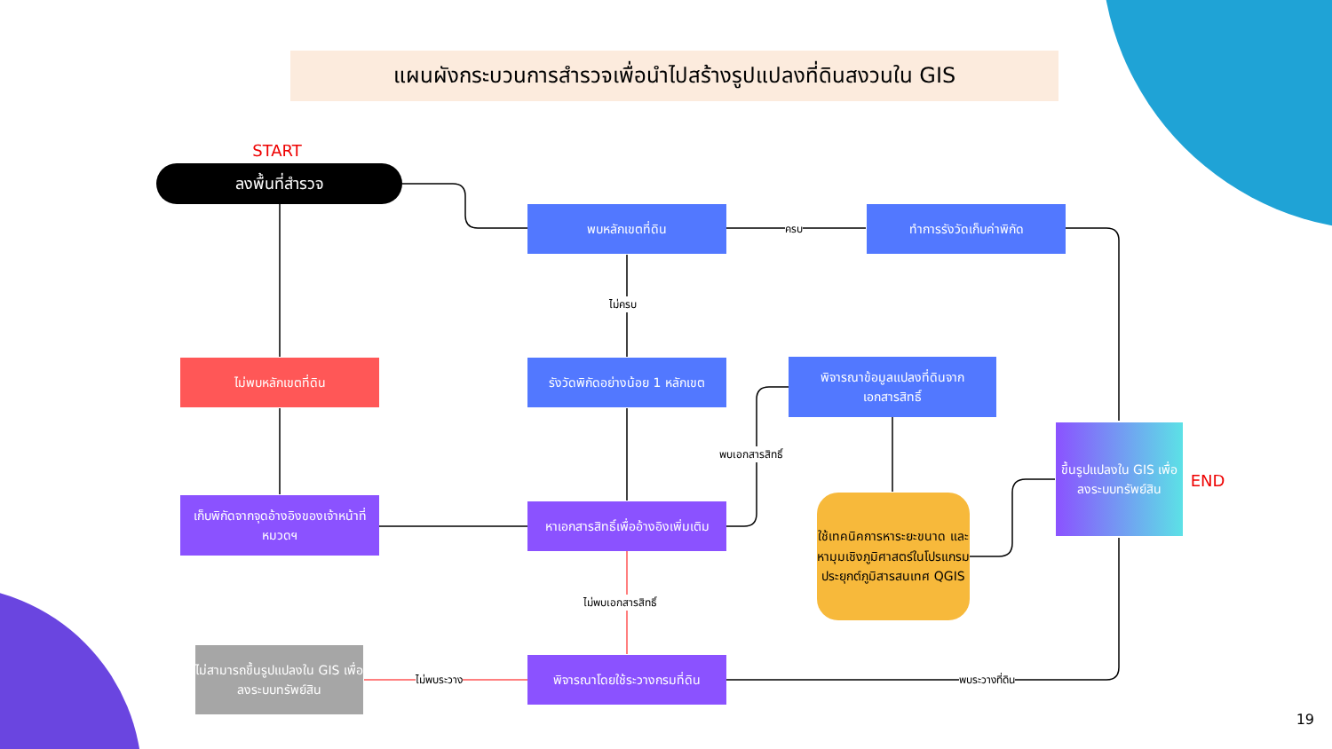แผนผังกระบวนการสำรวจเพื่อนำไปสร้างรูปแปลงที่ดินสงวนใน GIS
START
ลงพื้นที่สำรวจ
พบหลักเขตที่ดิน
ครบ
ทำการรังวัดเก็บค่าพิกัด
ไม่ครบ
ไม่พบหลักเขตที่ดิน
รังวัดพิกัดอย่างน้อย 1 หลักเขต
พิจารณาข้อมูลแปลงที่ดินจาก
เอกสารสิทธิ์
พบเอกสารสิทธิ์
เก็บพิกัดจากจุดอ้างอิงของเจ้าหน้าที่หมวดฯ
หาเอกสารสิทธิ์เพื่ออ้างอิงเพิ่มเติม
ใช้เทคนิคการหาระยะขนาด และหามุมเชิงภูมิศาสตร์ในโปรแกรมประยุกต์ภูมิสารสนเทศ QGIS
ขึ้นรูปแปลงใน GIS เพื่อลงระบบทรัพย์สิน
END
ไม่พบเอกสารสิทธิ์
ไม่สามารถขึ้นรูปแปลงใน GIS เพื่อลงระบบทรัพย์สิน
ไม่พบระวาง
พิจารณาโดยใช้ระวางกรมที่ดิน
พบระวางที่ดิน
19